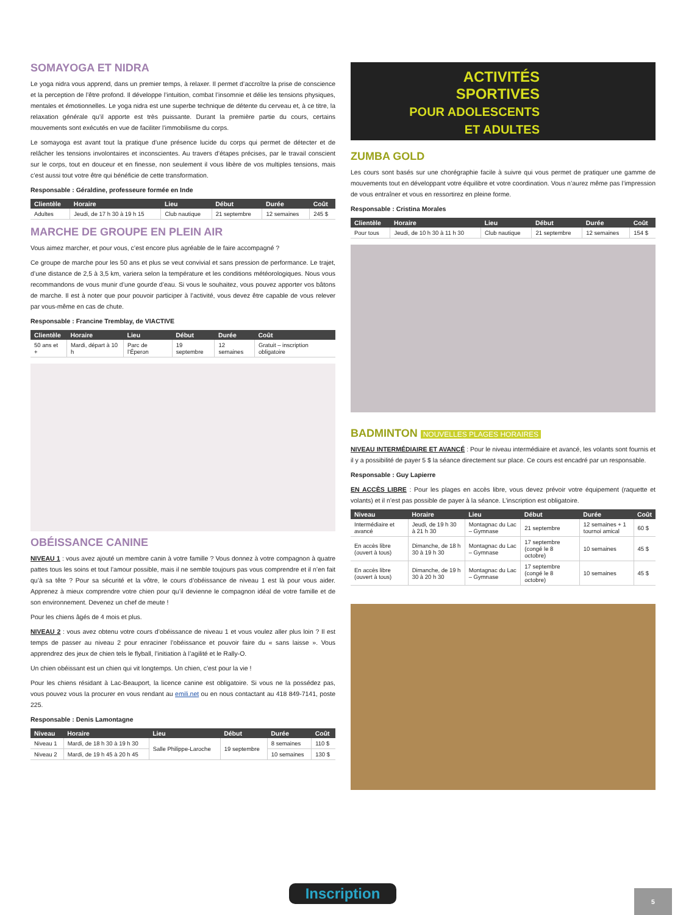SOMAYOGA ET NIDRA
Le yoga nidra vous apprend, dans un premier temps, à relaxer. Il permet d’accroître la prise de conscience et la perception de l’être profond. Il développe l’intuition, combat l’insomnie et délie les tensions physiques, mentales et émotionnelles. Le yoga nidra est une superbe technique de détente du cerveau et, à ce titre, la relaxation générale qu’il apporte est très puissante. Durant la première partie du cours, certains mouvements sont exécutés en vue de faciliter l’immobilisme du corps.
Le somayoga est avant tout la pratique d’une présence lucide du corps qui permet de détecter et de relâcher les tensions involontaires et inconscientes. Au travers d’étapes précises, par le travail conscient sur le corps, tout en douceur et en finesse, non seulement il vous libère de vos multiples tensions, mais c’est aussi tout votre être qui bénéficie de cette transformation.
Responsable : Géraldine, professeure formée en Inde
| Clientèle | Horaire | Lieu | Début | Durée | Coût |
| --- | --- | --- | --- | --- | --- |
| Adultes | Jeudi, de 17 h 30 à 19 h 15 | Club nautique | 21 septembre | 12 semaines | 245 $ |
MARCHE DE GROUPE EN PLEIN AIR
Vous aimez marcher, et pour vous, c’est encore plus agréable de le faire accompagné ?
Ce groupe de marche pour les 50 ans et plus se veut convivial et sans pression de performance. Le trajet, d’une distance de 2,5 à 3,5 km, variera selon la température et les conditions météorologiques. Nous vous recommandons de vous munir d’une gourde d’eau. Si vous le souhaitez, vous pouvez apporter vos bâtons de marche. Il est à noter que pour pouvoir participer à l’activité, vous devez être capable de vous relever par vous-même en cas de chute.
Responsable : Francine Tremblay, de VIACTIVE
| Clientèle | Horaire | Lieu | Début | Durée | Coût |
| --- | --- | --- | --- | --- | --- |
| 50 ans et + | Mardi, départ à 10 h | Parc de l’Éperon | 19 septembre | 12 semaines | Gratuit – inscription obligatoire |
OBÉISSANCE CANINE
NIVEAU 1 : vous avez ajouté un membre canin à votre famille ? Vous donnez à votre compagnon à quatre pattes tous les soins et tout l’amour possible, mais il ne semble toujours pas vous comprendre et il n’en fait qu’à sa tête ? Pour sa sécurité et la vôtre, le cours d’obéissance de niveau 1 est là pour vous aider. Apprenez à mieux comprendre votre chien pour qu’il devienne le compagnon idéal de votre famille et de son environnement. Devenez un chef de meute !
Pour les chiens âgés de 4 mois et plus.
NIVEAU 2 : vous avez obtenu votre cours d’obéissance de niveau 1 et vous voulez aller plus loin ? Il est temps de passer au niveau 2 pour enraciner l’obéissance et pouvoir faire du « sans laisse ». Vous apprendrez des jeux de chien tels le flyball, l’initiation à l’agilité et le Rally-O.
Un chien obéissant est un chien qui vit longtemps. Un chien, c’est pour la vie !
Pour les chiens résidant à Lac-Beauport, la licence canine est obligatoire. Si vous ne la possédez pas, vous pouvez vous la procurer en vous rendant au emili.net ou en nous contactant au 418 849-7141, poste 225.
Responsable : Denis Lamontagne
| Niveau | Horaire | Lieu | Début | Durée | Coût |
| --- | --- | --- | --- | --- | --- |
| Niveau 1 | Mardi, de 18 h 30 à 19 h 30 | Salle Philippe-Laroche | 19 septembre | 8 semaines | 110 $ |
| Niveau 2 | Mardi, de 19 h 45 à 20 h 45 | | | 10 semaines | 130 $ |
ACTIVITÉS
SPORTIVES
POUR ADOLESCENTS
ET ADULTES
ZUMBA GOLD
Les cours sont basés sur une chorégraphie facile à suivre qui vous permet de pratiquer une gamme de mouvements tout en développant votre équilibre et votre coordination. Vous n’aurez même pas l’impression de vous entraîner et vous en ressortirez en pleine forme.
Responsable : Cristina Morales
| Clientèle | Horaire | Lieu | Début | Durée | Coût |
| --- | --- | --- | --- | --- | --- |
| Pour tous | Jeudi, de 10 h 30 à 11 h 30 | Club nautique | 21 septembre | 12 semaines | 154 $ |
BADMINTON NOUVELLES PLAGES HORAIRES
NIVEAU INTERMÉDIAIRE ET AVANCÉ : Pour le niveau intermédiaire et avancé, les volants sont fournis et il y a possibilité de payer 5 $ la séance directement sur place. Ce cours est encadré par un responsable.
Responsable : Guy Lapierre
EN ACCÈS LIBRE : Pour les plages en accès libre, vous devez prévoir votre équipement (raquette et volants) et il n’est pas possible de payer à la séance. L’inscription est obligatoire.
| Niveau | Horaire | Lieu | Début | Durée | Coût |
| --- | --- | --- | --- | --- | --- |
| Intermédiaire et avancé | Jeudi, de 19 h 30 à 21 h 30 | Montagnac du Lac – Gymnase | 21 septembre | 12 semaines + 1 tournoi amical | 60 $ |
| En accès libre (ouvert à tous) | Dimanche, de 18 h 30 à 19 h 30 | Montagnac du Lac – Gymnase | 17 septembre (congé le 8 octobre) | 10 semaines | 45 $ |
| En accès libre (ouvert à tous) | Dimanche, de 19 h 30 à 20 h 30 | Montagnac du Lac – Gymnase | 17 septembre (congé le 8 octobre) | 10 semaines | 45 $ |
Inscription 5